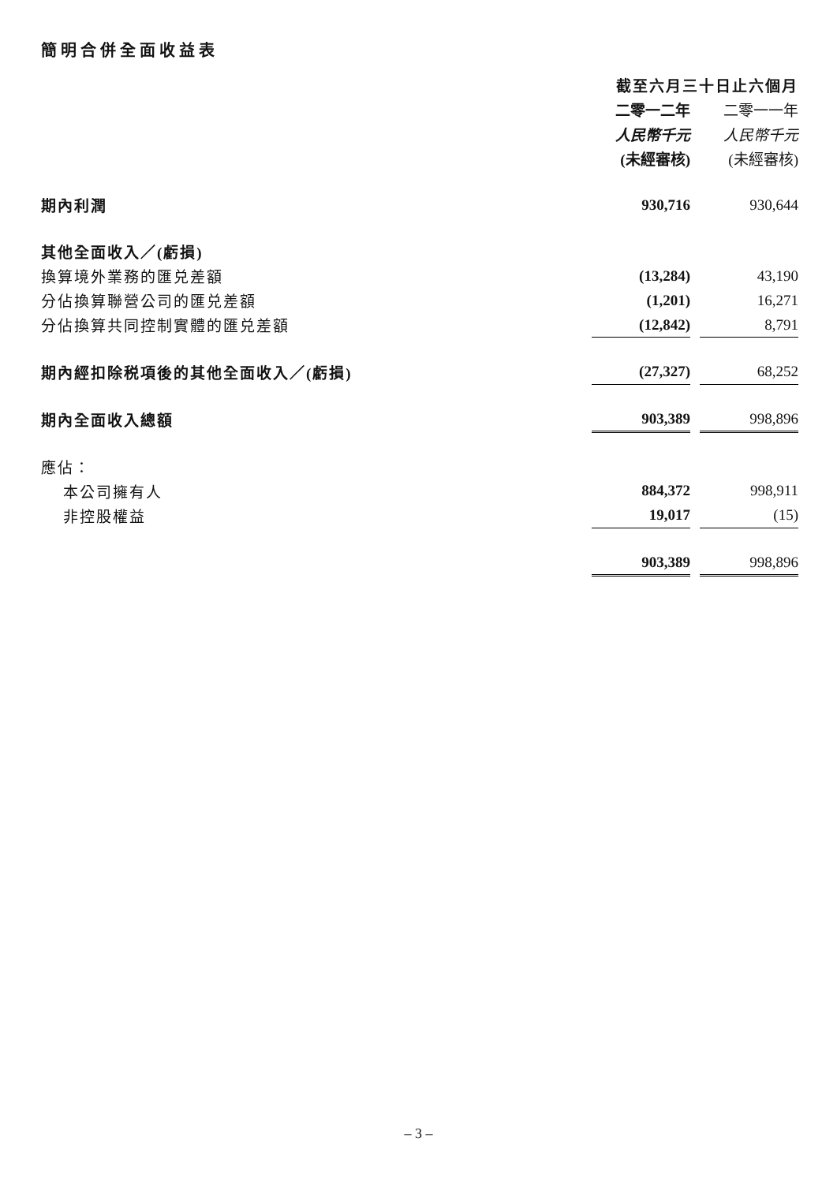簡明合併全面收益表
| | 截至六月三十日止六個月 | | |
| | 二零一二年 | | 二零一一年 |
| | 人民幣千元 | | 人民幣千元 |
| | (未經審核) | | (未經審核) |
| 期內利潤 | 930,716 | | 930,644 |
| 其他全面收入／(虧損) | | | |
| 換算境外業務的匯兑差額 | (13,284) | | 43,190 |
| 分佔換算聯營公司的匯兑差額 | (1,201) | | 16,271 |
| 分佔換算共同控制實體的匯兑差額 | (12,842) | | 8,791 |
| 期內經扣除税項後的其他全面收入／(虧損) | (27,327) | | 68,252 |
| 期內全面收入總額 | 903,389 | | 998,896 |
| 應佔： | | | |
| 本公司擁有人 | 884,372 | | 998,911 |
| 非控股權益 | 19,017 | | (15) |
| | 903,389 | | 998,896 |
– 3 –